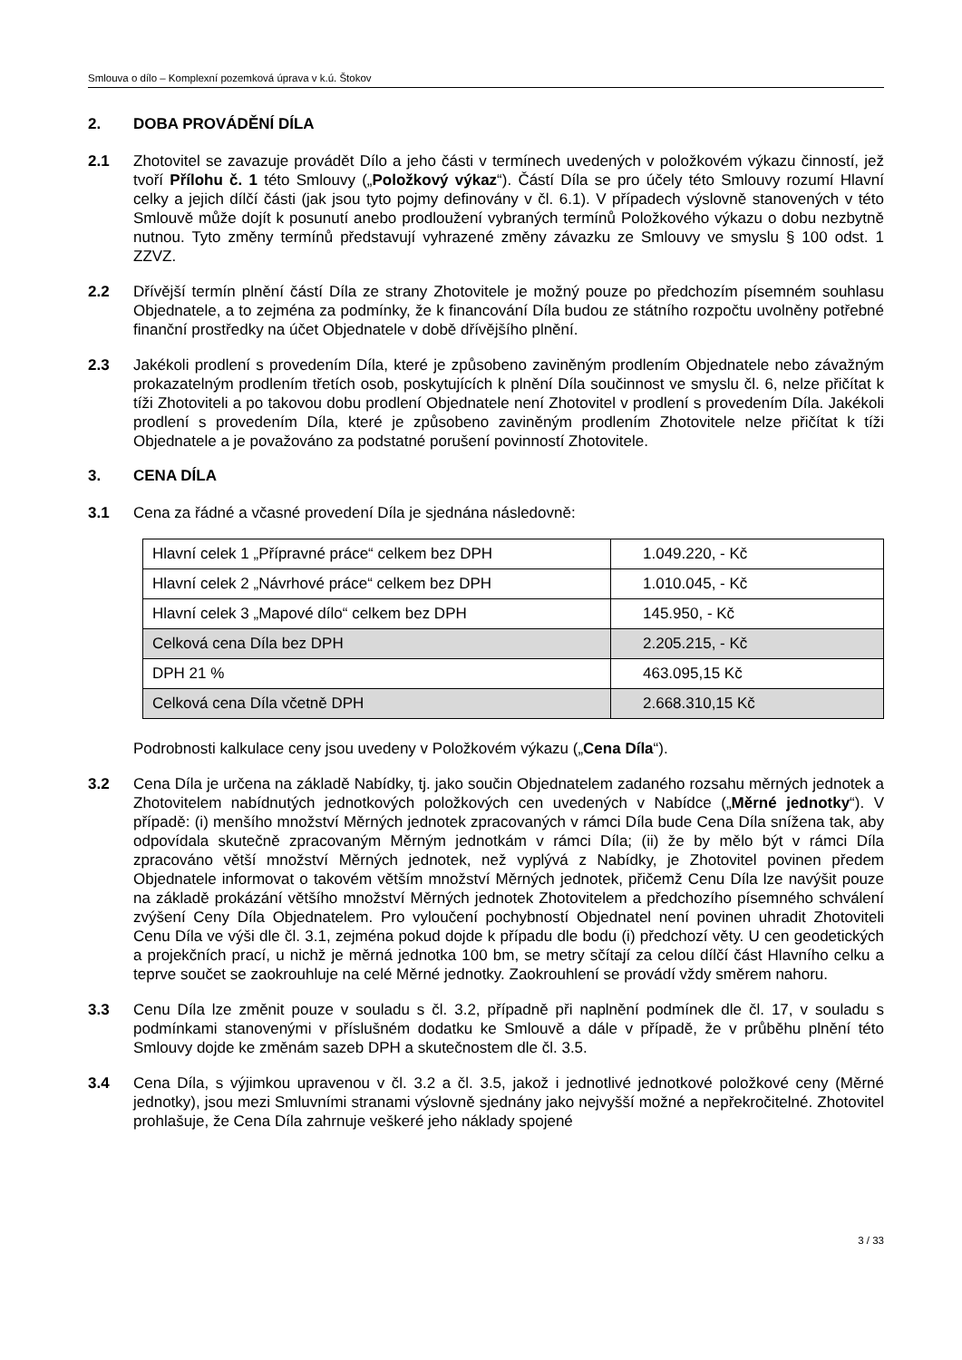Smlouva o dílo – Komplexní pozemková úprava v k.ú. Štokov
2. DOBA PROVÁDĚNÍ DÍLA
2.1 Zhotovitel se zavazuje provádět Dílo a jeho části v termínech uvedených v položkovém výkazu činností, jež tvoří Přílohu č. 1 této Smlouvy („Položkový výkaz“). Částí Díla se pro účely této Smlouvy rozumí Hlavní celky a jejich dílčí části (jak jsou tyto pojmy definovány v čl. 6.1). V případech výslovně stanovených v této Smlouvě může dojít k posunutí anebo prodloužení vybraných termínů Položkového výkazu o dobu nezbytně nutnou. Tyto změny termínů představují vyhrazené změny závazku ze Smlouvy ve smyslu § 100 odst. 1 ZZVZ.
2.2 Dřívější termín plnění částí Díla ze strany Zhotovitele je možný pouze po předchozím písemném souhlasu Objednatele, a to zejména za podmínky, že k financování Díla budou ze státního rozpočtu uvolněny potřebné finanční prostředky na účet Objednatele v době dřívějšího plnění.
2.3 Jakékoli prodlení s provedením Díla, které je způsobeno zaviněným prodlením Objednatele nebo závažným prokazatelným prodlením třetích osob, poskytujících k plnění Díla součinnost ve smyslu čl. 6, nelze přičítat k tíži Zhotoviteli a po takovou dobu prodlení Objednatele není Zhotovitel v prodlení s provedením Díla. Jakékoli prodlení s provedením Díla, které je způsobeno zaviněným prodlením Zhotovitele nelze přičítat k tíži Objednatele a je považováno za podstatné porušení povinností Zhotovitele.
3. CENA DÍLA
3.1 Cena za řádné a včasné provedení Díla je sjednána následovně:
| Hlavní celek 1 „Přípravné práce“ celkem bez DPH | 1.049.220, - Kč |
| Hlavní celek 2 „Návrhové práce“ celkem bez DPH | 1.010.045, - Kč |
| Hlavní celek 3 „Mapové dílo“ celkem bez DPH | 145.950, - Kč |
| Celková cena Díla bez DPH | 2.205.215, - Kč |
| DPH 21 % | 463.095,15 Kč |
| Celková cena Díla včetně DPH | 2.668.310,15 Kč |
Podrobnosti kalkulace ceny jsou uvedeny v Položkovém výkazu („Cena Díla“).
3.2 Cena Díla je určena na základě Nabídky, tj. jako součin Objednatelem zadaného rozsahu měrných jednotek a Zhotovitelem nabídnutých jednotkových položkových cen uvedených v Nabídce („Měrné jednotky“). V případě: (i) menšího množství Měrných jednotek zpracovaných v rámci Díla bude Cena Díla snížena tak, aby odpovídala skutečně zpracovaným Měrným jednotkám v rámci Díla; (ii) že by mělo být v rámci Díla zpracováno větší množství Měrných jednotek, než vyplývá z Nabídky, je Zhotovitel povinen předem Objednatele informovat o takovém větším množství Měrných jednotek, přičemž Cenu Díla lze navýšit pouze na základě prokázání většího množství Měrných jednotek Zhotovitelem a předchozího písemného schválení zvýšení Ceny Díla Objednatelem. Pro vyloučení pochybností Objednatel není povinen uhradit Zhotoviteli Cenu Díla ve výši dle čl. 3.1, zejména pokud dojde k případu dle bodu (i) předchozí věty. U cen geodetických a projekčních prací, u nichž je měrná jednotka 100 bm, se metry sčítají za celou dílčí část Hlavního celku a teprve součet se zaokrouhluje na celé Měrné jednotky. Zaokrouhlení se provádí vždy směrem nahoru.
3.3 Cenu Díla lze změnit pouze v souladu s čl. 3.2, případně při naplnění podmínek dle čl. 17, v souladu s podmínkami stanovenými v příslušném dodatku ke Smlouvě a dále v případě, že v průběhu plnění této Smlouvy dojde ke změnám sazeb DPH a skutečnostem dle čl. 3.5.
3.4 Cena Díla, s výjimkou upravenou v čl. 3.2 a čl. 3.5, jakož i jednotlivé jednotkové položkové ceny (Měrné jednotky), jsou mezi Smluvními stranami výslovně sjednány jako nejvyšší možné a nepřekročitelné. Zhotovitel prohlašuje, že Cena Díla zahrnuje veškeré jeho náklady spojené
3 / 33